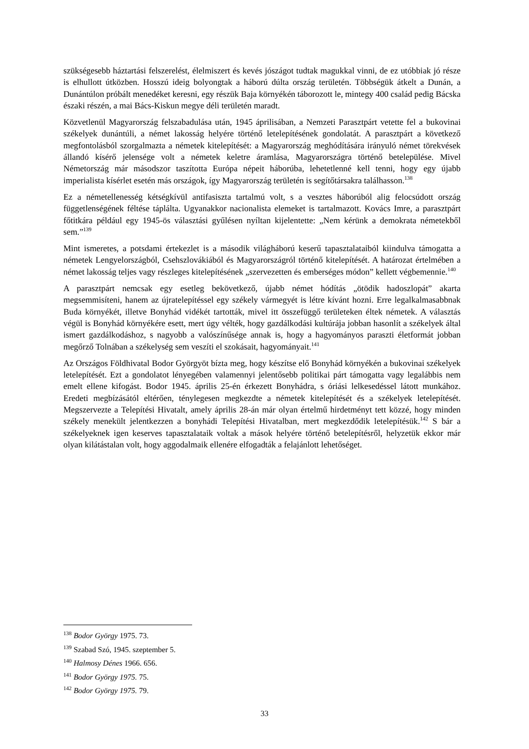szükségesebb háztartási felszerelést, élelmiszert és kevés jószágot tudtak magukkal vinni, de ez utóbbiak jó része is elhullott útközben. Hosszú ideig bolyongtak a háború dúlta ország területén. Többségük átkelt a Dunán, a Dunántúlon próbált menedéket keresni, egy részük Baja környékén táborozott le, mintegy 400 család pedig Bácska északi részén, a mai Bács-Kiskun megye déli területén maradt.
Közvetlenül Magyarország felszabadulása után, 1945 áprilisában, a Nemzeti Parasztpárt vetette fel a bukovinai székelyek dunántúli, a német lakosság helyére történő letelepítésének gondolatát. A parasztpárt a következő megfontolásból szorgalmazta a németek kitelepítését: a Magyarország meghódítására irányuló német törekvések állandó kísérő jelensége volt a németek keletre áramlása, Magyarországra történő betelepülése. Mivel Németország már másodszor taszította Európa népeit háborúba, lehetetlenné kell tenni, hogy egy újabb imperialista kísérlet esetén más országok, így Magyarország területén is segítőtársakra találhasson.<sup>138</sup>
Ez a németellenesség kétségkívül antifasiszta tartalmú volt, s a vesztes háborúból alig felocsúdott ország függetlenségének féltése táplálta. Ugyanakkor nacionalista elemeket is tartalmazott. Kovács Imre, a parasztpárt főtitkára például egy 1945-ös választási gyűlésen nyíltan kijelentette: „Nem kérünk a demokrata németekből sem.”<sup>139</sup>
Mint ismeretes, a potsdami értekezlet is a második világháború keserű tapasztalataiból kiindulva támogatta a németek Lengyelországból, Csehszlovákiából és Magyarországról történő kitelepítését. A határozat értelmében a német lakosság teljes vagy részleges kitelepítésének „szervezetten és emberséges módon” kellett végbemennie.<sup>140</sup>
A parasztpárt nemcsak egy esetleg bekövetkező, újabb német hódítás „ötödik hadoszlopát” akarta megsemmisíteni, hanem az újratelepítéssel egy székely vármegyét is létre kívánt hozni. Erre legalkalmasabbnak Buda környékét, illetve Bonyhád vidékét tartották, mivel itt összefüggő területeken éltek németek. A választás végül is Bonyhád környékére esett, mert úgy vélték, hogy gazdálkodási kultúrája jobban hasonlít a székelyek által ismert gazdálkodáshoz, s nagyobb a valószínűsége annak is, hogy a hagyományos paraszti életformát jobban megőrző Tolnában a székelység sem veszíti el szokásait, hagyományait.<sup>141</sup>
Az Országos Földhivatal Bodor Györgyöt bízta meg, hogy készítse elő Bonyhád környékén a bukovinai székelyek letelepítését. Ezt a gondolatot lényegében valamennyi jelentősebb politikai párt támogatta vagy legalábbis nem emelt ellene kifogást. Bodor 1945. április 25-én érkezett Bonyhádra, s óriási lelkesedéssel látott munkához. Eredeti megbízásától eltérően, ténylegesen megkezdte a németek kitelepítését és a székelyek letelepítését. Megszervezte a Telepítési Hivatalt, amely április 28-án már olyan értelmű hirdetményt tett közzé, hogy minden székely menekült jelentkezzen a bonyhádi Telepítési Hivatalban, mert megkezdődik letelepítésük.<sup>142</sup> S bár a székelyeknek igen keserves tapasztalataik voltak a mások helyére történő betelepítésről, helyzetük ekkor már olyan kilátástalan volt, hogy aggodalmaik ellenére elfogadták a felajánlott lehetőséget.
<sup>138</sup> Bodor György 1975. 73.
<sup>139</sup> Szabad Szó, 1945. szeptember 5.
<sup>140</sup> Halmosy Dénes 1966. 656.
<sup>141</sup> Bodor György 1975. 75.
<sup>142</sup> Bodor György 1975. 79.
33